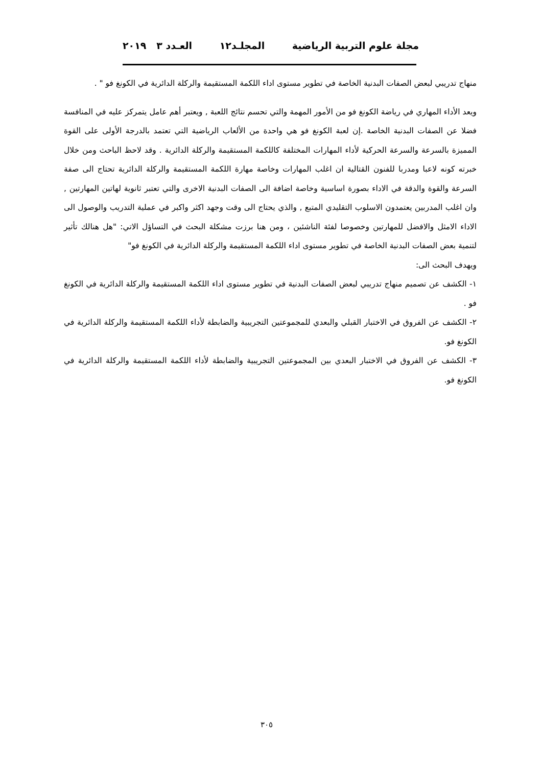مجلة علوم التربية الرياضية المجلـد١٢ العـدد ٣ ٢٠١٩
منهاج تدريبي لبعض الصفات البدنية الخاصة في تطوير مستوى اداء اللكمة المستقيمة والركلة الدائرية في الكونغ فو " .
ويعد الأداء المهاري في رياضة الكونغ فو من الأمور المهمة والتي تحسم نتائج اللعبة , ويعتبر أهم عامل يتمركز عليه في المنافسة فضلا عن الصفات البدنية الخاصة .إن لعبة الكونغ فو هي واحدة من الألعاب الرياضية التي تعتمد بالدرجة الأولى على القوة المميزة بالسرعة والسرعة الحركية لأداء المهارات المختلفة كاللكمة المستقيمة والركلة الدائرية . وقد لاحظ الباحث ومن خلال خبرته كونه لاعبا ومدربا للفنون القتالية ان اغلب المهارات وخاصة مهارة اللكمة المستقيمة والركلة الدائرية تحتاج الى صفة السرعة والقوة والدقة في الاداء بصورة اساسية وخاصة اضافة الى الصفات البدنية الاخرى والتي تعتبر ثانوية لهاتين المهارتين , وان اغلب المدربين يعتمدون الاسلوب التقليدي المتبع , والذي يحتاج الى وقت وجهد اكثر واكبر في عملية التدريب والوصول الى الاداء الامثل والافضل للمهارتين وخصوصا لفئة الناشئين ، ومن هنا برزت مشكلة البحث في التساؤل الاتي: "هل هنالك تأثير لتنمية بعض الصفات البدنية الخاصة في تطوير مستوى اداء اللكمة المستقيمة والركلة الدائرية في الكونغ فو"
ويهدف البحث الى:
١- الكشف عن تصميم منهاج تدريبي لبعض الصفات البدنية في تطوير مستوى اداء اللكمة المستقيمة والركلة الدائرية في الكونغ فو .
٢- الكشف عن الفروق في الاختبار القبلي والبعدي للمجموعتين التجريبية والضابطة لأداء اللكمة المستقيمة والركلة الدائرية في الكونغ فو.
٣- الكشف عن الفروق في الاختبار البعدي بين المجموعتين التجريبية والضابطة لأداء اللكمة المستقيمة والركلة الدائرية في الكونغ فو.
٣٠٥